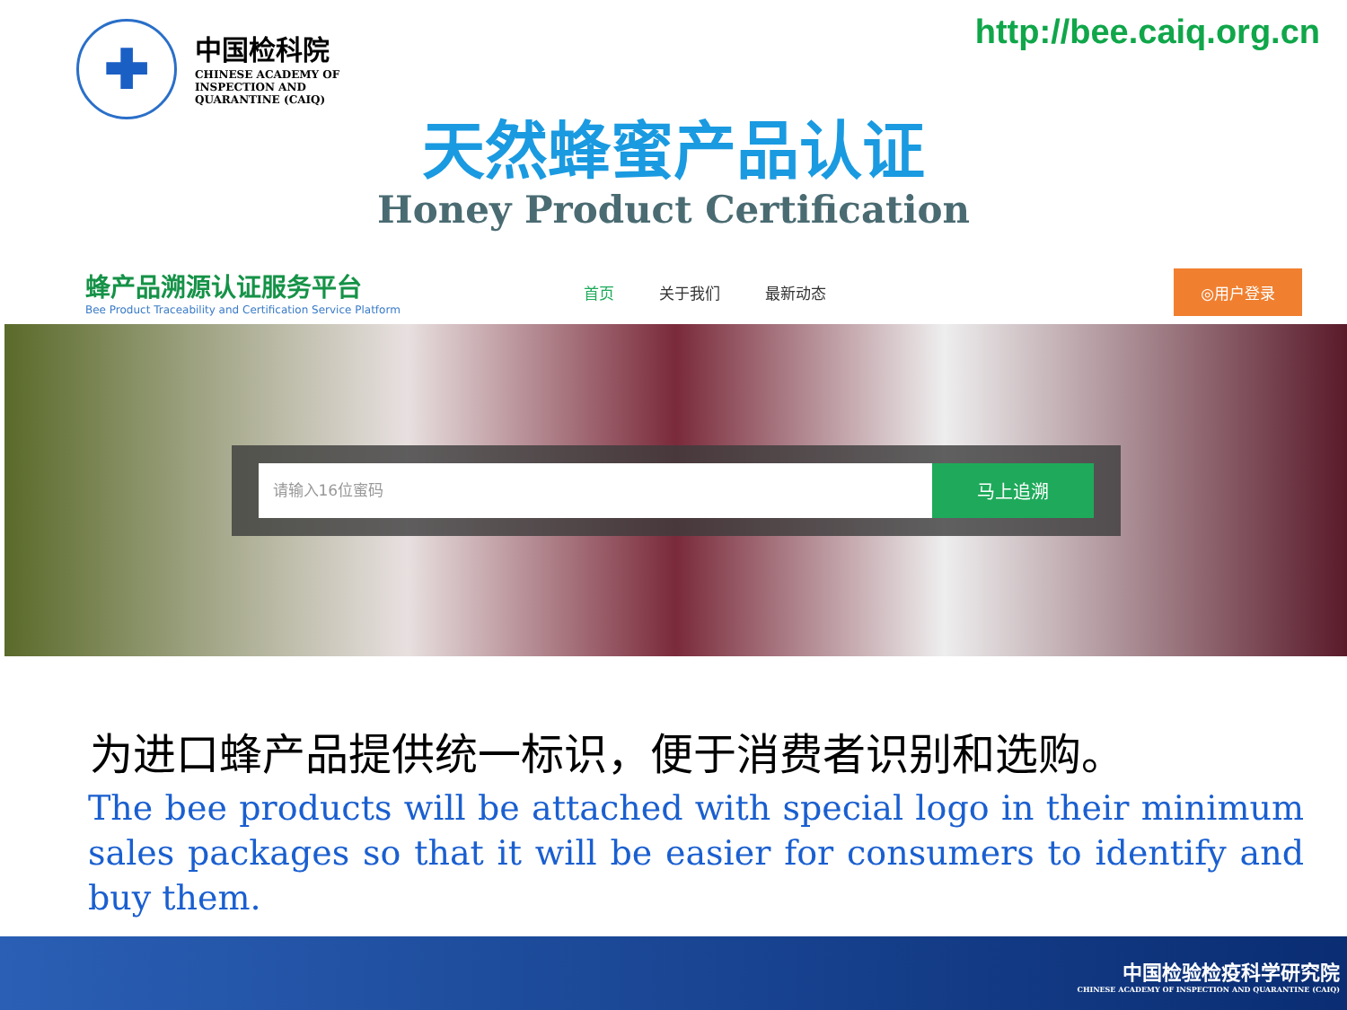✚
中国检科院
CHINESE ACADEMY OF
INSPECTION AND
QUARANTINE (CAIQ)
http://bee.caiq.org.cn
天然蜂蜜产品认证
Honey Product Certification
蜂产品溯源认证服务平台
Bee Product Traceability and Certification Service Platform
首页 关于我们 最新动态
◎用户登录
请输入16位蜜码
马上追溯
为进口蜂产品提供统一标识，便于消费者识别和选购。
The bee products will be attached with special logo in their minimum sales packages so that it will be easier for consumers to identify and buy them.
中国检验检疫科学研究院
CHINESE ACADEMY OF INSPECTION AND QUARANTINE (CAIQ)